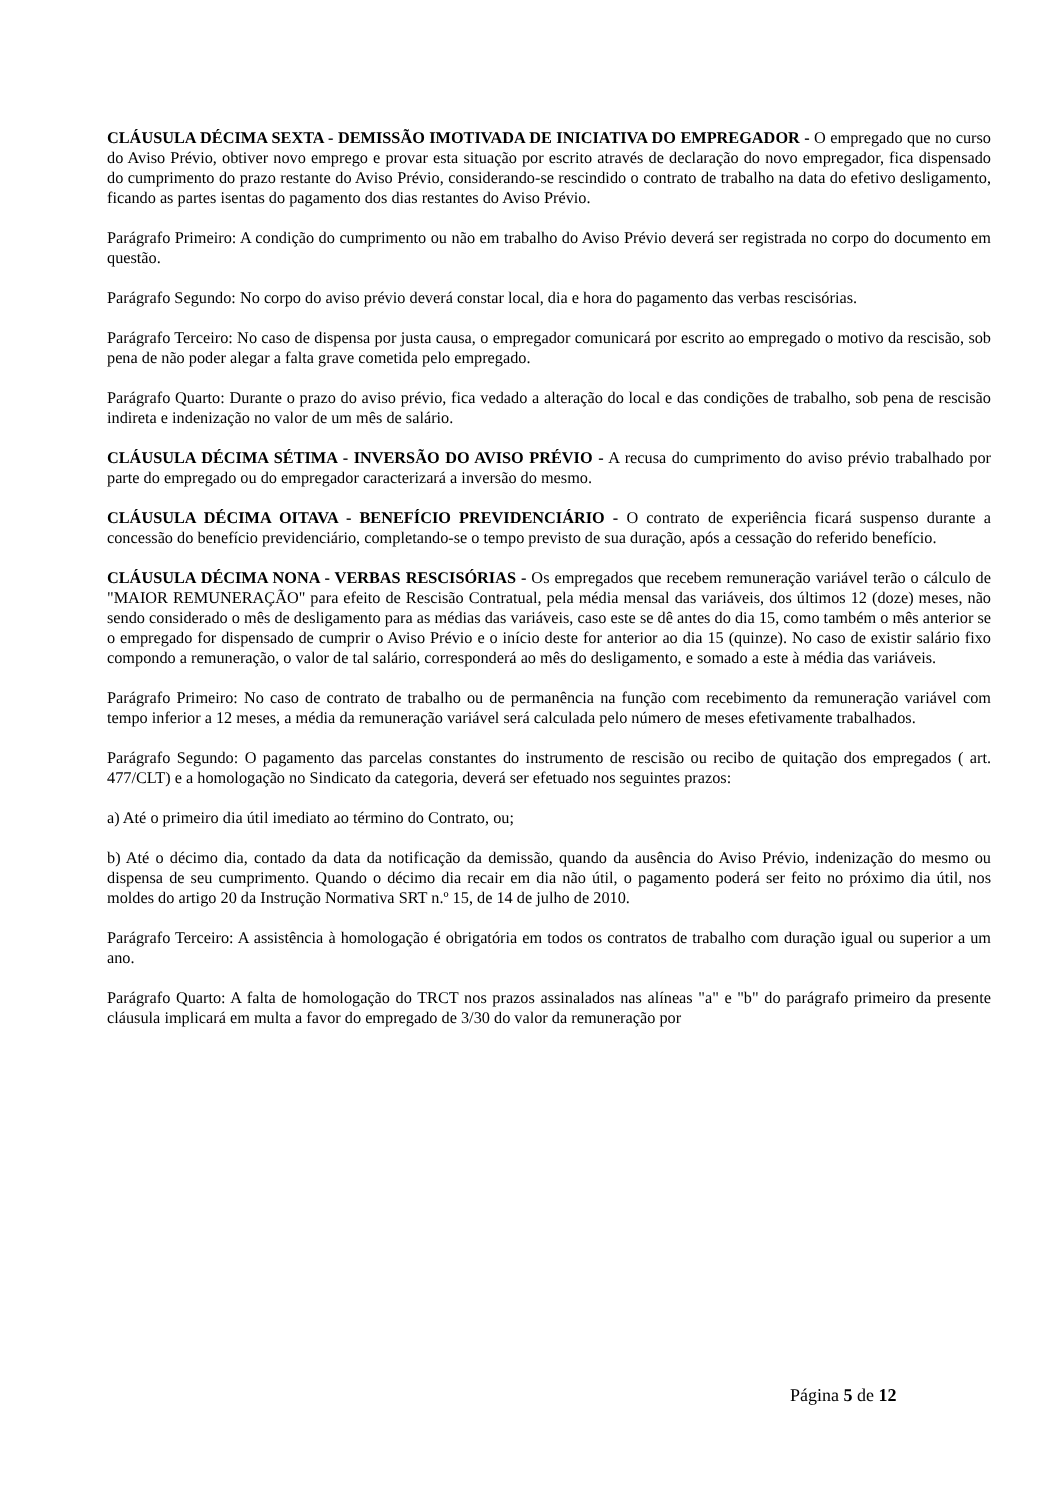CLÁUSULA DÉCIMA SEXTA - DEMISSÃO IMOTIVADA DE INICIATIVA DO EMPREGADOR - O empregado que no curso do Aviso Prévio, obtiver novo emprego e provar esta situação por escrito através de declaração do novo empregador, fica dispensado do cumprimento do prazo restante do Aviso Prévio, considerando-se rescindido o contrato de trabalho na data do efetivo desligamento, ficando as partes isentas do pagamento dos dias restantes do Aviso Prévio.
Parágrafo Primeiro: A condição do cumprimento ou não em trabalho do Aviso Prévio deverá ser registrada no corpo do documento em questão.
Parágrafo Segundo: No corpo do aviso prévio deverá constar local, dia e hora do pagamento das verbas rescisórias.
Parágrafo Terceiro: No caso de dispensa por justa causa, o empregador comunicará por escrito ao empregado o motivo da rescisão, sob pena de não poder alegar a falta grave cometida pelo empregado.
Parágrafo Quarto: Durante o prazo do aviso prévio, fica vedado a alteração do local e das condições de trabalho, sob pena de rescisão indireta e indenização no valor de um mês de salário.
CLÁUSULA DÉCIMA SÉTIMA - INVERSÃO DO AVISO PRÉVIO - A recusa do cumprimento do aviso prévio trabalhado por parte do empregado ou do empregador caracterizará a inversão do mesmo.
CLÁUSULA DÉCIMA OITAVA - BENEFÍCIO PREVIDENCIÁRIO - O contrato de experiência ficará suspenso durante a concessão do benefício previdenciário, completando-se o tempo previsto de sua duração, após a cessação do referido benefício.
CLÁUSULA DÉCIMA NONA - VERBAS RESCISÓRIAS - Os empregados que recebem remuneração variável terão o cálculo de "MAIOR REMUNERAÇÃO" para efeito de Rescisão Contratual, pela média mensal das variáveis, dos últimos 12 (doze) meses, não sendo considerado o mês de desligamento para as médias das variáveis, caso este se dê antes do dia 15, como também o mês anterior se o empregado for dispensado de cumprir o Aviso Prévio e o início deste for anterior ao dia 15 (quinze). No caso de existir salário fixo compondo a remuneração, o valor de tal salário, corresponderá ao mês do desligamento, e somado a este à média das variáveis.
Parágrafo Primeiro: No caso de contrato de trabalho ou de permanência na função com recebimento da remuneração variável com tempo inferior a 12 meses, a média da remuneração variável será calculada pelo número de meses efetivamente trabalhados.
Parágrafo Segundo: O pagamento das parcelas constantes do instrumento de rescisão ou recibo de quitação dos empregados ( art. 477/CLT) e a homologação no Sindicato da categoria, deverá ser efetuado nos seguintes prazos:
a) Até o primeiro dia útil imediato ao término do Contrato, ou;
b) Até o décimo dia, contado da data da notificação da demissão, quando da ausência do Aviso Prévio, indenização do mesmo ou dispensa de seu cumprimento. Quando o décimo dia recair em dia não útil, o pagamento poderá ser feito no próximo dia útil, nos moldes do artigo 20 da Instrução Normativa SRT n.º 15, de 14 de julho de 2010.
Parágrafo Terceiro: A assistência à homologação é obrigatória em todos os contratos de trabalho com duração igual ou superior a um ano.
Parágrafo Quarto: A falta de homologação do TRCT nos prazos assinalados nas alíneas "a" e "b" do parágrafo primeiro da presente cláusula implicará em multa a favor do empregado de 3/30 do valor da remuneração por
Página 5 de 12